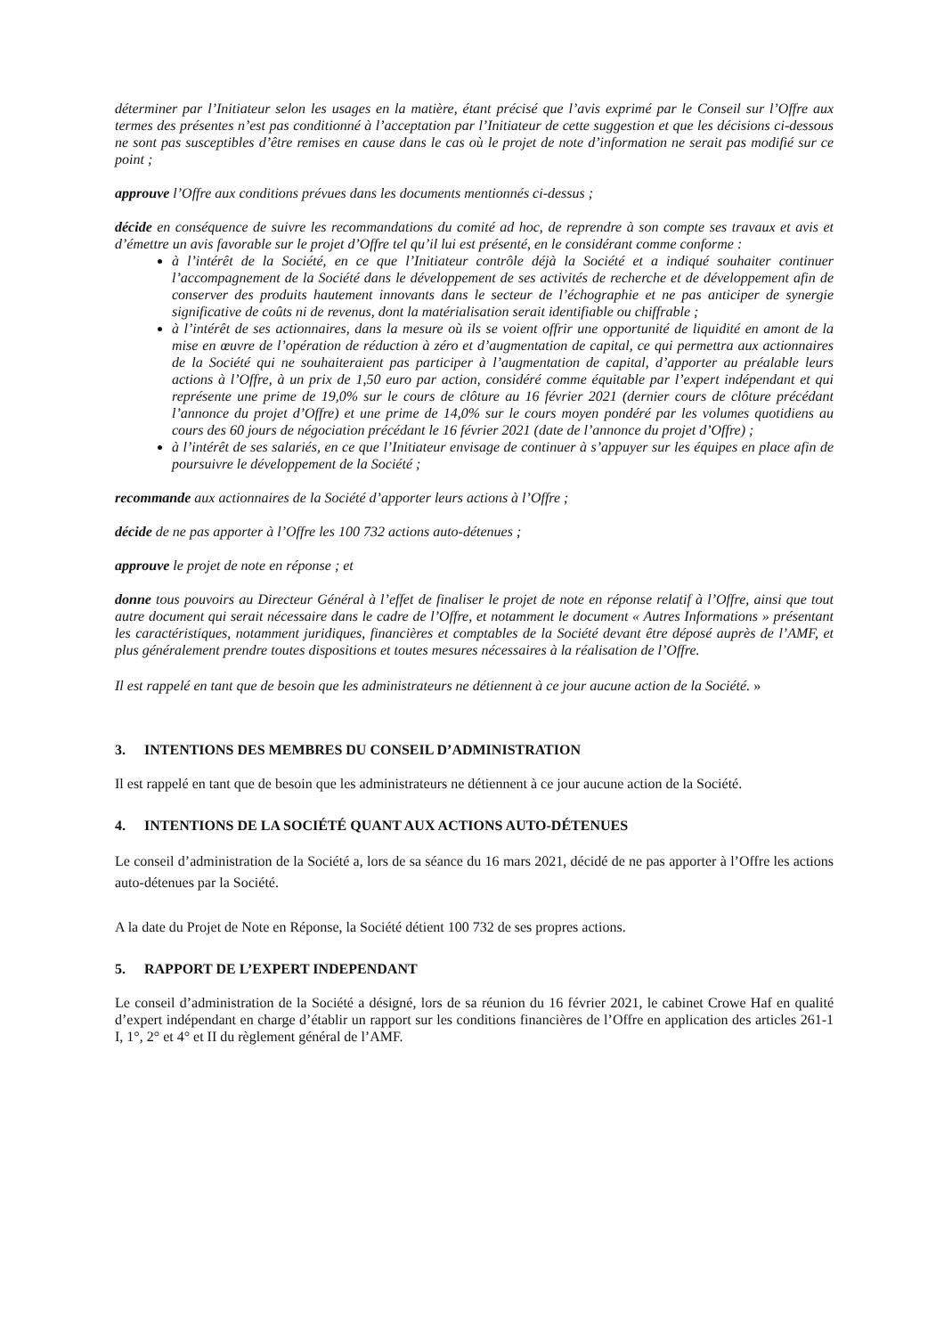déterminer par l’Initiateur selon les usages en la matière, étant précisé que l’avis exprimé par le Conseil sur l’Offre aux termes des présentes n’est pas conditionné à l’acceptation par l’Initiateur de cette suggestion et que les décisions ci-dessous ne sont pas susceptibles d’être remises en cause dans le cas où le projet de note d’information ne serait pas modifié sur ce point ;
approuve l’Offre aux conditions prévues dans les documents mentionnés ci-dessus ;
décide en conséquence de suivre les recommandations du comité ad hoc, de reprendre à son compte ses travaux et avis et d’émettre un avis favorable sur le projet d’Offre tel qu’il lui est présenté, en le considérant comme conforme :
à l’intérêt de la Société, en ce que l’Initiateur contrôle déjà la Société et a indiqué souhaiter continuer l’accompagnement de la Société dans le développement de ses activités de recherche et de développement afin de conserver des produits hautement innovants dans le secteur de l’échographie et ne pas anticiper de synergie significative de coûts ni de revenus, dont la matérialisation serait identifiable ou chiffrable ;
à l’intérêt de ses actionnaires, dans la mesure où ils se voient offrir une opportunité de liquidité en amont de la mise en œuvre de l’opération de réduction à zéro et d’augmentation de capital, ce qui permettra aux actionnaires de la Société qui ne souhaiteraient pas participer à l’augmentation de capital, d’apporter au préalable leurs actions à l’Offre, à un prix de 1,50 euro par action, considéré comme équitable par l’expert indépendant et qui représente une prime de 19,0% sur le cours de clôture au 16 février 2021 (dernier cours de clôture précédant l’annonce du projet d’Offre) et une prime de 14,0% sur le cours moyen pondéré par les volumes quotidiens au cours des 60 jours de négociation précédant le 16 février 2021 (date de l’annonce du projet d’Offre) ;
à l’intérêt de ses salariés, en ce que l’Initiateur envisage de continuer à s’appuyer sur les équipes en place afin de poursuivre le développement de la Société ;
recommande aux actionnaires de la Société d’apporter leurs actions à l’Offre ;
décide de ne pas apporter à l’Offre les 100 732 actions auto-détenues ;
approuve le projet de note en réponse ; et
donne tous pouvoirs au Directeur Général à l’effet de finaliser le projet de note en réponse relatif à l’Offre, ainsi que tout autre document qui serait nécessaire dans le cadre de l’Offre, et notamment le document « Autres Informations » présentant les caractéristiques, notamment juridiques, financières et comptables de la Société devant être déposé auprès de l’AMF, et plus généralement prendre toutes dispositions et toutes mesures nécessaires à la réalisation de l’Offre.
Il est rappelé en tant que de besoin que les administrateurs ne détiennent à ce jour aucune action de la Société. »
3. INTENTIONS DES MEMBRES DU CONSEIL D’ADMINISTRATION
Il est rappelé en tant que de besoin que les administrateurs ne détiennent à ce jour aucune action de la Société.
4. INTENTIONS DE LA SOCIÉTÉ QUANT AUX ACTIONS AUTO-DÉTENUES
Le conseil d’administration de la Société a, lors de sa séance du 16 mars 2021, décidé de ne pas apporter à l’Offre les actions auto-détenues par la Société.
A la date du Projet de Note en Réponse, la Société détient 100 732 de ses propres actions.
5. RAPPORT DE L’EXPERT INDEPENDANT
Le conseil d’administration de la Société a désigné, lors de sa réunion du 16 février 2021, le cabinet Crowe Haf en qualité d’expert indépendant en charge d’établir un rapport sur les conditions financières de l’Offre en application des articles 261-1 I, 1°, 2° et 4° et II du règlement général de l’AMF.